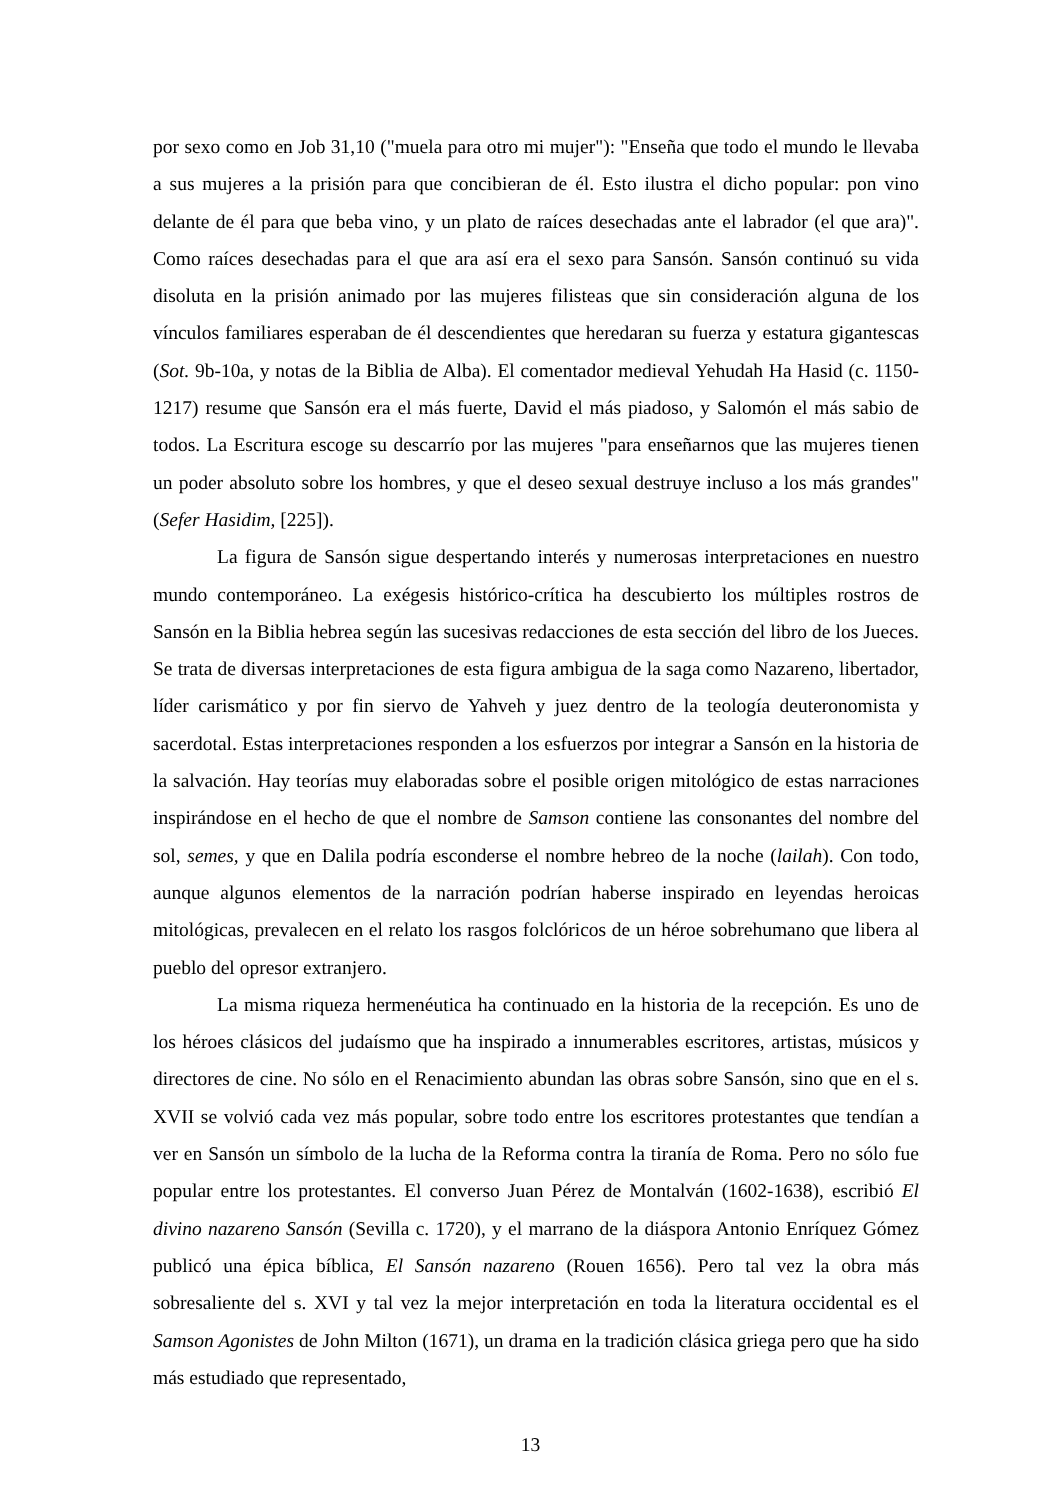por sexo como en Job 31,10 ("muela para otro mi mujer"): "Enseña que todo el mundo le llevaba a sus mujeres a la prisión para que concibieran de él. Esto ilustra el dicho popular: pon vino delante de él para que beba vino, y un plato de raíces desechadas ante el labrador (el que ara)". Como raíces desechadas para el que ara así era el sexo para Sansón. Sansón continuó su vida disoluta en la prisión animado por las mujeres filisteas que sin consideración alguna de los vínculos familiares esperaban de él descendientes que heredaran su fuerza y estatura gigantescas (Sot. 9b-10a, y notas de la Biblia de Alba). El comentador medieval Yehudah Ha Hasid (c. 1150-1217) resume que Sansón era el más fuerte, David el más piadoso, y Salomón el más sabio de todos. La Escritura escoge su descarrío por las mujeres "para enseñarnos que las mujeres tienen un poder absoluto sobre los hombres, y que el deseo sexual destruye incluso a los más grandes" (Sefer Hasidim, [225]).
La figura de Sansón sigue despertando interés y numerosas interpretaciones en nuestro mundo contemporáneo. La exégesis histórico-crítica ha descubierto los múltiples rostros de Sansón en la Biblia hebrea según las sucesivas redacciones de esta sección del libro de los Jueces. Se trata de diversas interpretaciones de esta figura ambigua de la saga como Nazareno, libertador, líder carismático y por fin siervo de Yahveh y juez dentro de la teología deuteronomista y sacerdotal. Estas interpretaciones responden a los esfuerzos por integrar a Sansón en la historia de la salvación. Hay teorías muy elaboradas sobre el posible origen mitológico de estas narraciones inspirándose en el hecho de que el nombre de Samson contiene las consonantes del nombre del sol, semes, y que en Dalila podría esconderse el nombre hebreo de la noche (lailah). Con todo, aunque algunos elementos de la narración podrían haberse inspirado en leyendas heroicas mitológicas, prevalecen en el relato los rasgos folclóricos de un héroe sobrehumano que libera al pueblo del opresor extranjero.
La misma riqueza hermenéutica ha continuado en la historia de la recepción. Es uno de los héroes clásicos del judaísmo que ha inspirado a innumerables escritores, artistas, músicos y directores de cine. No sólo en el Renacimiento abundan las obras sobre Sansón, sino que en el s. XVII se volvió cada vez más popular, sobre todo entre los escritores protestantes que tendían a ver en Sansón un símbolo de la lucha de la Reforma contra la tiranía de Roma. Pero no sólo fue popular entre los protestantes. El converso Juan Pérez de Montalván (1602-1638), escribió El divino nazareno Sansón (Sevilla c. 1720), y el marrano de la diáspora Antonio Enríquez Gómez publicó una épica bíblica, El Sansón nazareno (Rouen 1656). Pero tal vez la obra más sobresaliente del s. XVI y tal vez la mejor interpretación en toda la literatura occidental es el Samson Agonistes de John Milton (1671), un drama en la tradición clásica griega pero que ha sido más estudiado que representado,
13